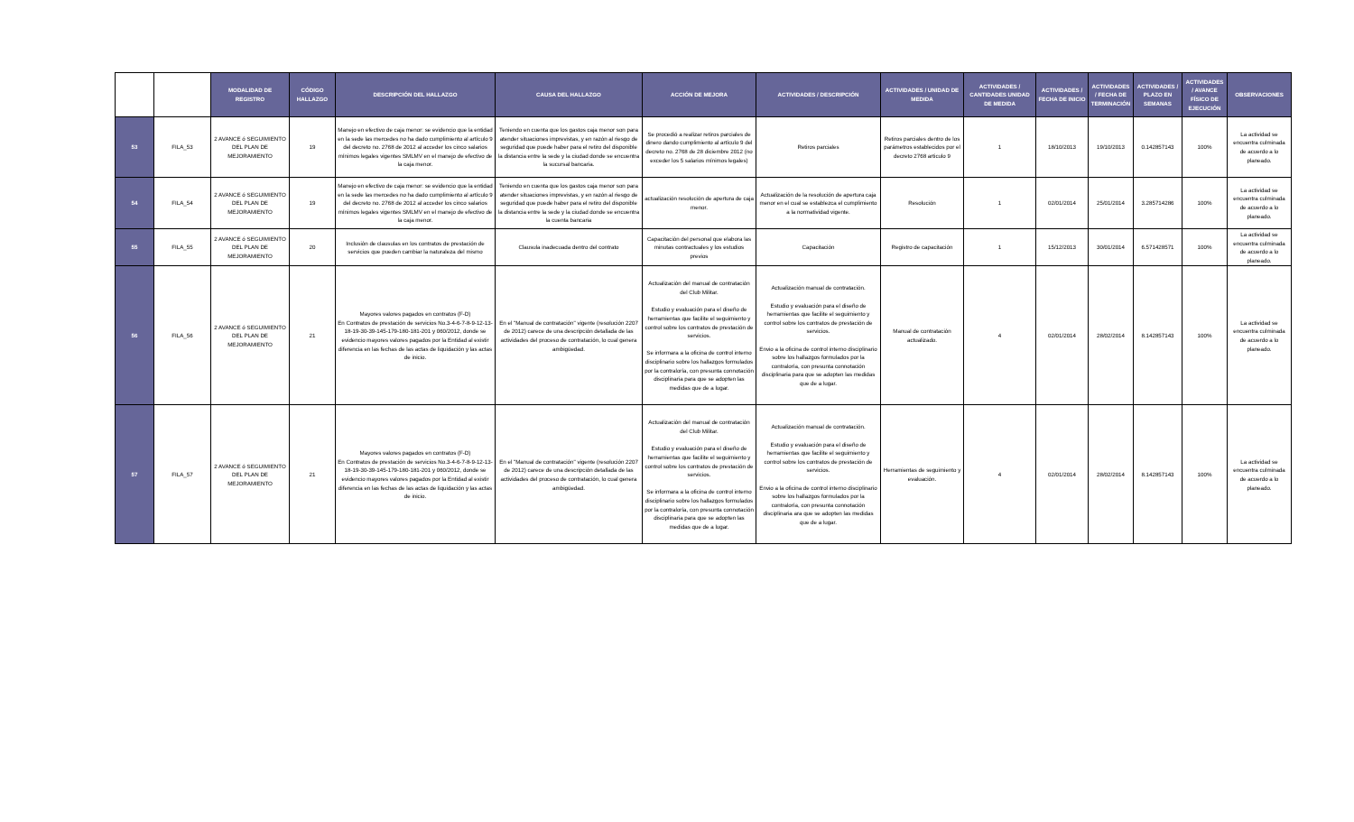| | | MODALIDAD DE REGISTRO | CÓDIGO HALLAZGO | DESCRIPCIÓN DEL HALLAZGO | CAUSA DEL HALLAZGO | ACCIÓN DE MEJORA | ACTIVIDADES / DESCRIPCIÓN | ACTIVIDADES / UNIDAD DE MEDIDA | ACTIVIDADES / CANTIDADES UNIDAD DE MEDIDA | ACTIVIDADES / FECHA DE INICIO | ACTIVIDADES / FECHA DE TERMINACIÓN | ACTIVIDADES / PLAZO EN SEMANAS | ACTIVIDADES / AVANCE FÍSICO DE EJECUCIÓN | OBSERVACIONES |
| --- | --- | --- | --- | --- | --- | --- | --- | --- | --- | --- | --- | --- | --- | --- |
| 53 | FILA_53 | 2 AVANCE ó SEGUIMIENTO DEL PLAN DE MEJORAMIENTO | 19 | Manejo en efectivo de caja menor: se evidencio que la entidad en la sede las mercedes no ha dado cumplimiento al artículo 9 del decreto no. 2768 de 2012 al acceder los cinco salarios mínimos legales vigentes SMLMV en el manejo de efectivo de la caja menor. | Teniendo en cuenta que los gastos caja menor son para atender situaciones imprevistas, y en razón al riesgo de seguridad que puede haber para el retiro del disponible la distancia entre la sede y la ciudad donde se encuentra la sucursal bancaria. | Se procedió a realizar retiros parciales de dinero dando cumplimiento al artículo 9 del decreto no. 2768 de 28 diciembre 2012 (no exceder los 5 salarios mínimos legales) | Retiros parciales | Retiros parciales dentro de los parámetros establecidos por el decreto 2768 articulo 9 | 1 | 18/10/2013 | 19/10/2013 | 0.142857143 | 100% | La actividad se encuentra culminada de acuerdo a lo planeado. |
| 54 | FILA_54 | 2 AVANCE ó SEGUIMIENTO DEL PLAN DE MEJORAMIENTO | 19 | Manejo en efectivo de caja menor: se evidencio que la entidad en la sede las mercedes no ha dado cumplimiento al artículo 9 del decreto no. 2768 de 2012 al acceder los cinco salarios mínimos legales vigentes SMLMV en el manejo de efectivo de la caja menor. | Teniendo en cuenta que los gastos caja menor son para atender situaciones imprevistas, y en razón al riesgo de seguridad que puede haber para el retiro del disponible la distancia entre la sede y la ciudad donde se encuentra la cuenta bancaria | actualización resolución de apertura de caja menor. | Actualización de la resolución de apertura caja menor en el cual se establezca el cumplimiento a la normatividad vigente. | Resolución | 1 | 02/01/2014 | 25/01/2014 | 3.285714286 | 100% | La actividad se encuentra culminada de acuerdo a lo planeado. |
| 55 | FILA_55 | 2 AVANCE ó SEGUIMIENTO DEL PLAN DE MEJORAMIENTO | 20 | Inclusión de clausulas en los contratos de prestación de servicios que pueden cambiar la naturaleza del mismo | Clausula inadecuada dentro del contrato | Capacitación del personal que elabora las minutas contractuales y los estudios previos | Capacitación | Registro de capacitación | 1 | 15/12/2013 | 30/01/2014 | 6.571428571 | 100% | La actividad se encuentra culminada de acuerdo a lo planeado. |
| 56 | FILA_56 | 2 AVANCE ó SEGUIMIENTO DEL PLAN DE MEJORAMIENTO | 21 | Mayores valores pagados en contratos (F-D) En Contratos de prestación de servicios No.3-4-6-7-8-9-12-13-18-19-30-39-145-179-180-181-201 y 060/2012, donde se evidencio mayores valores pagados por la Entidad al existir diferencia en las fechas de las actas de liquidación y las actas de inicio. | En el "Manual de contratación" vigente (resolución 2207 de 2012) carece de una descripción detallada de las actividades del proceso de contratación, lo cual genera ambigüedad. | Actualización del manual de contratación del Club Militar. Estudio y evaluación para el diseño de herramientas que facilite el seguimiento y control sobre los contratos de prestación de servicios. Se informara a la oficina de control interno disciplinario sobre los hallazgos formulados por la contraloría, con presunta connotación disciplinaria para que se adopten las medidas que de a lugar. | Actualización manual de contratación. Estudio y evaluación para el diseño de herramientas que facilite el seguimiento y control sobre los contratos de prestación de servicios. Envio a la oficina de control interno disciplinario sobre los hallazgos formulados por la contraloría, con presunta connotación disciplinaria para que se adopten las medidas que de a lugar. | Manual de contratación actualizado. | 4 | 02/01/2014 | 28/02/2014 | 8.142857143 | 100% | La actividad se encuentra culminada de acuerdo a lo planeado. |
| 57 | FILA_57 | 2 AVANCE ó SEGUIMIENTO DEL PLAN DE MEJORAMIENTO | 21 | Mayores valores pagados en contratos (F-D) En Contratos de prestación de servicios No.3-4-6-7-8-9-12-13-18-19-30-39-145-179-180-181-201 y 060/2012, donde se evidencio mayores valores pagados por la Entidad al existir diferencia en las fechas de las actas de liquidación y las actas de inicio. | En el "Manual de contratación" vigente (resolución 2207 de 2012) carece de una descripción detallada de las actividades del proceso de contratación, lo cual genera ambigüedad. | Actualización del manual de contratación del Club Militar. Estudio y evaluación para el diseño de herramientas que facilite el seguimiento y control sobre los contratos de prestación de servicios. Se informara a la oficina de control interno disciplinario sobre los hallazgos formulados por la contraloría, con presunta connotación disciplinaria para que se adopten las medidas que de a lugar. | Actualización manual de contratación. Estudio y evaluación para el diseño de herramientas que facilite el seguimiento y control sobre los contratos de prestación de servicios. Envio a la oficina de control interno disciplinario sobre los hallazgos formulados por la contraloría, con presunta connotación disciplinaria ara que se adopten las medidas que de a lugar. | Herramientas de seguimiento y evaluación. | 4 | 02/01/2014 | 28/02/2014 | 8.142857143 | 100% | La actividad se encuentra culminada de acuerdo a lo planeado. |